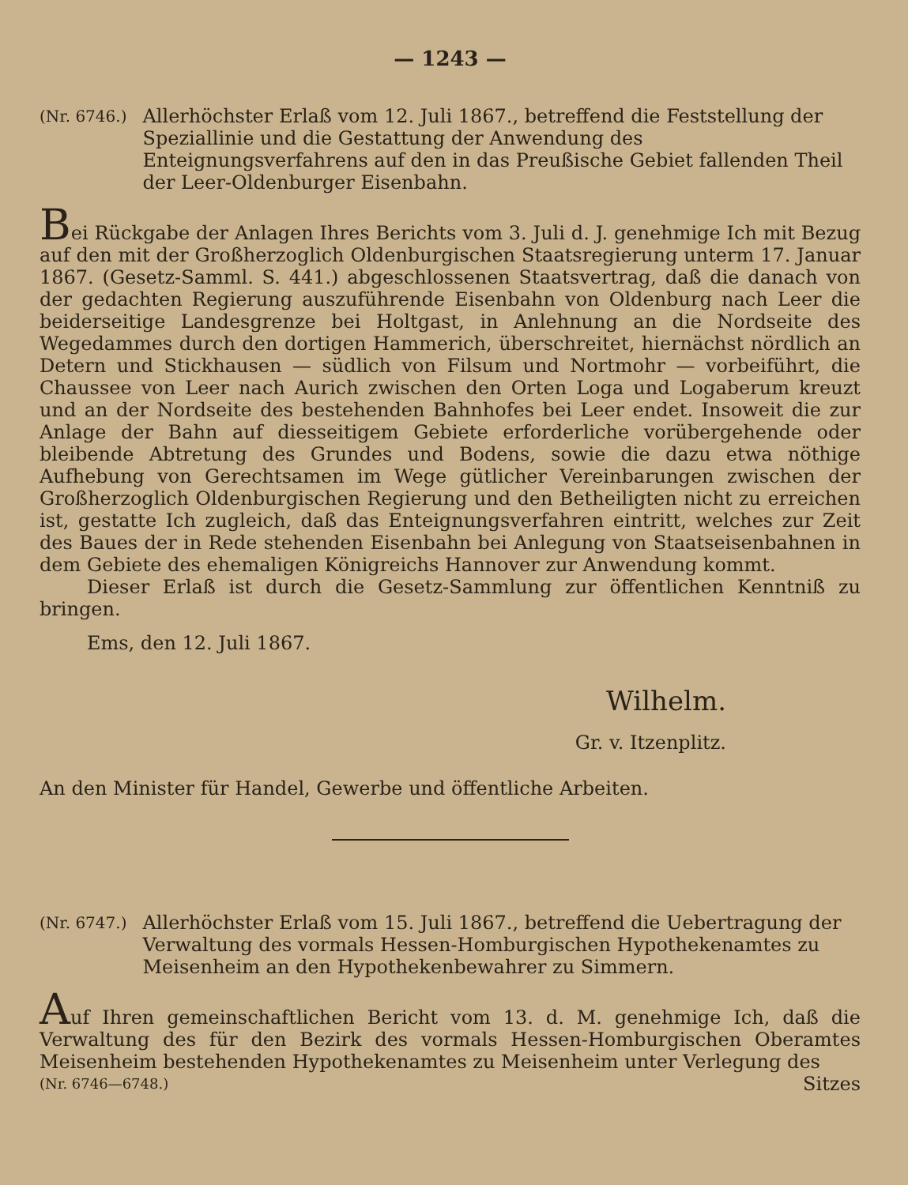— 1243 —
(Nr. 6746.) Allerhöchster Erlaß vom 12. Juli 1867., betreffend die Feststellung der Speziallinie und die Gestattung der Anwendung des Enteignungsverfahrens auf den in das Preußische Gebiet fallenden Theil der Leer-Oldenburger Eisenbahn.
Bei Rückgabe der Anlagen Ihres Berichts vom 3. Juli d. J. genehmige Ich mit Bezug auf den mit der Großherzoglich Oldenburgischen Staatsregierung unterm 17. Januar 1867. (Gesetz-Samml. S. 441.) abgeschlossenen Staatsvertrag, daß die danach von der gedachten Regierung auszuführende Eisenbahn von Oldenburg nach Leer die beiderseitige Landesgrenze bei Holtgast, in Anlehnung an die Nordseite des Wegedammes durch den dortigen Hammerich, überschreitet, hiernächst nördlich an Detern und Stickhausen — südlich von Filsum und Nortmohr — vorbeiführt, die Chaussee von Leer nach Aurich zwischen den Orten Loga und Logaberum kreuzt und an der Nordseite des bestehenden Bahnhofes bei Leer endet. Insoweit die zur Anlage der Bahn auf diesseitigem Gebiete erforderliche vorübergehende oder bleibende Abtretung des Grundes und Bodens, sowie die dazu etwa nöthige Aufhebung von Gerechtsamen im Wege gütlicher Vereinbarungen zwischen der Großherzoglich Oldenburgischen Regierung und den Betheiligten nicht zu erreichen ist, gestatte Ich zugleich, daß das Enteignungsverfahren eintritt, welches zur Zeit des Baues der in Rede stehenden Eisenbahn bei Anlegung von Staatseisenbahnen in dem Gebiete des ehemaligen Königreichs Hannover zur Anwendung kommt.
Dieser Erlaß ist durch die Gesetz-Sammlung zur öffentlichen Kenntniß zu bringen.
Ems, den 12. Juli 1867.
Wilhelm.
Gr. v. Itzenplitz.
An den Minister für Handel, Gewerbe und öffentliche Arbeiten.
(Nr. 6747.) Allerhöchster Erlaß vom 15. Juli 1867., betreffend die Uebertragung der Verwaltung des vormals Hessen-Homburgischen Hypothekenamtes zu Meisenheim an den Hypothekenbewahrer zu Simmern.
Auf Ihren gemeinschaftlichen Bericht vom 13. d. M. genehmige Ich, daß die Verwaltung des für den Bezirk des vormals Hessen-Homburgischen Oberamtes Meisenheim bestehenden Hypothekenamtes zu Meisenheim unter Verlegung des
(Nr. 6746—6748.) Sitzes